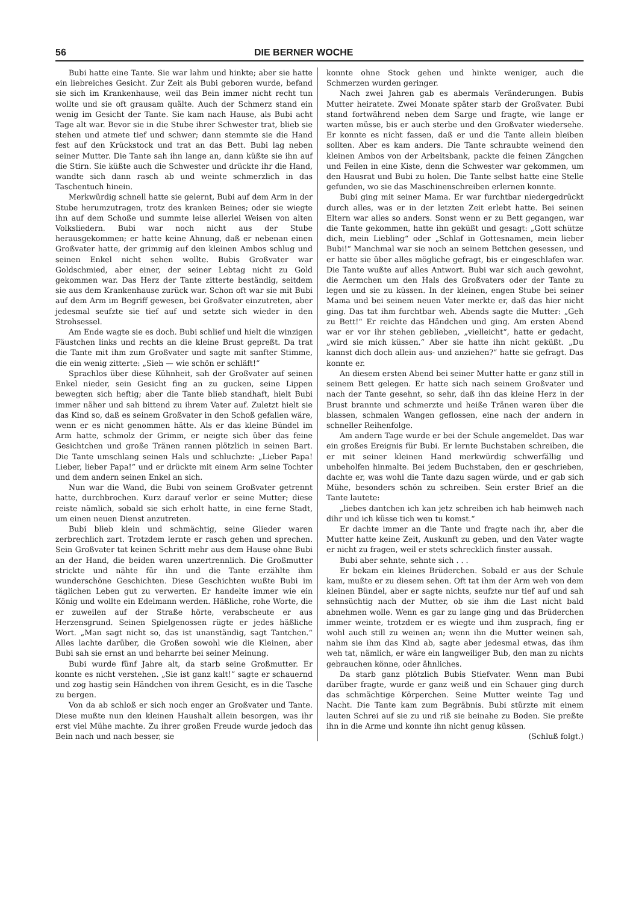56 DIE BERNER WOCHE
Bubi hatte eine Tante. Sie war lahm und hinkte; aber sie hatte ein liebreiches Gesicht. Zur Zeit als Bubi geboren wurde, befand sie sich im Krankenhause, weil das Bein immer nicht recht tun wollte und sie oft grausam quälte. Auch der Schmerz stand ein wenig im Gesicht der Tante. Sie kam nach Hause, als Bubi acht Tage alt war. Bevor sie in die Stube ihrer Schwester trat, blieb sie stehen und atmete tief und schwer; dann stemmte sie die Hand fest auf den Krückstock und trat an das Bett. Bubi lag neben seiner Mutter. Die Tante sah ihn lange an, dann küßte sie ihn auf die Stirn. Sie küßte auch die Schwester und drückte ihr die Hand, wandte sich dann rasch ab und weinte schmerzlich in das Taschentuch hinein.
Merkwürdig schnell hatte sie gelernt, Bubi auf dem Arm in der Stube herumzutragen, trotz des kranken Beines; oder sie wiegte ihn auf dem Schoße und summte leise allerlei Weisen von alten Volksliedern. Bubi war noch nicht aus der Stube herausgekommen; er hatte keine Ahnung, daß er nebenan einen Großvater hatte, der grimmig auf den kleinen Ambos schlug und seinen Enkel nicht sehen wollte. Bubis Großvater war Goldschmied, aber einer, der seiner Lebtag nicht zu Gold gekommen war. Das Herz der Tante zitterte beständig, seitdem sie aus dem Krankenhause zurück war. Schon oft war sie mit Bubi auf dem Arm im Begriff gewesen, bei Großvater einzutreten, aber jedesmal seufzte sie tief auf und setzte sich wieder in den Strohsessel.
Am Ende wagte sie es doch. Bubi schlief und hielt die winzigen Fäustchen links und rechts an die kleine Brust gepreßt. Da trat die Tante mit ihm zum Großvater und sagte mit sanfter Stimme, die ein wenig zitterte: „Sieh — wie schön er schläft!“
Sprachlos über diese Kühnheit, sah der Großvater auf seinen Enkel nieder, sein Gesicht fing an zu gucken, seine Lippen bewegten sich heftig; aber die Tante blieb standhaft, hielt Bubi immer näher und sah bittend zu ihrem Vater auf. Zuletzt hielt sie das Kind so, daß es seinem Großvater in den Schoß gefallen wäre, wenn er es nicht genommen hätte. Als er das kleine Bündel im Arm hatte, schmolz der Grimm, er neigte sich über das feine Gesichtchen und große Tränen rannen plötzlich in seinen Bart. Die Tante umschlang seinen Hals und schluchzte: „Lieber Papa! Lieber, lieber Papa!“ und er drückte mit einem Arm seine Tochter und dem andern seinen Enkel an sich.
Nun war die Wand, die Bubi von seinem Großvater getrennt hatte, durchbrochen. Kurz darauf verlor er seine Mutter; diese reiste nämlich, sobald sie sich erholt hatte, in eine ferne Stadt, um einen neuen Dienst anzutreten.
Bubi blieb klein und schmächtig, seine Glieder waren zerbrechlich zart. Trotzdem lernte er rasch gehen und sprechen. Sein Großvater tat keinen Schritt mehr aus dem Hause ohne Bubi an der Hand, die beiden waren unzertrennlich. Die Großmutter strickte und nähte für ihn und die Tante erzählte ihm wunderschöne Geschichten. Diese Geschichten wußte Bubi im täglichen Leben gut zu verwerten. Er handelte immer wie ein König und wollte ein Edelmann werden. Häßliche, rohe Worte, die er zuweilen auf der Straße hörte, verabscheute er aus Herzensgrund. Seinen Spielgenossen rügte er jedes häßliche Wort. „Man sagt nicht so, das ist unanständig, sagt Tantchen.“ Alles lachte darüber, die Großen sowohl wie die Kleinen, aber Bubi sah sie ernst an und beharrte bei seiner Meinung.
Bubi wurde fünf Jahre alt, da starb seine Großmutter. Er konnte es nicht verstehen. „Sie ist ganz kalt!“ sagte er schauernd und zog hastig sein Händchen von ihrem Gesicht, es in die Tasche zu bergen.
Von da ab schloß er sich noch enger an Großvater und Tante. Diese mußte nun den kleinen Haushalt allein besorgen, was ihr erst viel Mühe machte. Zu ihrer großen Freude wurde jedoch das Bein nach und nach besser, sie
konnte ohne Stock gehen und hinkte weniger, auch die Schmerzen wurden geringer.
Nach zwei Jahren gab es abermals Veränderungen. Bubis Mutter heiratete. Zwei Monate später starb der Großvater. Bubi stand fortwährend neben dem Sarge und fragte, wie lange er warten müsse, bis er auch sterbe und den Großvater wiedersehe. Er konnte es nicht fassen, daß er und die Tante allein bleiben sollten. Aber es kam anders. Die Tante schraubte weinend den kleinen Ambos von der Arbeitsbank, packte die feinen Zängchen und Feilen in eine Kiste, denn die Schwester war gekommen, um den Hausrat und Bubi zu holen. Die Tante selbst hatte eine Stelle gefunden, wo sie das Maschinenschreiben erlernen konnte.
Bubi ging mit seiner Mama. Er war furchtbar niedergedrückt durch alles, was er in der letzten Zeit erlebt hatte. Bei seinen Eltern war alles so anders. Sonst wenn er zu Bett gegangen, war die Tante gekommen, hatte ihn geküßt und gesagt: „Gott schütze dich, mein Liebling“ oder „Schlaf in Gottesnamen, mein lieber Bubi!“ Manchmal war sie noch an seinem Bettchen gesessen, und er hatte sie über alles mögliche gefragt, bis er eingeschlafen war. Die Tante wußte auf alles Antwort. Bubi war sich auch gewohnt, die Aermchen um den Hals des Großvaters oder der Tante zu legen und sie zu küssen. In der kleinen, engen Stube bei seiner Mama und bei seinem neuen Vater merkte er, daß das hier nicht ging. Das tat ihm furchtbar weh. Abends sagte die Mutter: „Geh zu Bett!“ Er reichte das Händchen und ging. Am ersten Abend war er vor ihr stehen geblieben, „vielleicht“, hatte er gedacht, „wird sie mich küssen.“ Aber sie hatte ihn nicht geküßt. „Du kannst dich doch allein aus- und anziehen?“ hatte sie gefragt. Das konnte er.
An diesem ersten Abend bei seiner Mutter hatte er ganz still in seinem Bett gelegen. Er hatte sich nach seinem Großvater und nach der Tante gesehnt, so sehr, daß ihn das kleine Herz in der Brust brannte und schmerzte und heiße Tränen waren über die blassen, schmalen Wangen geflossen, eine nach der andern in schneller Reihenfolge.
Am andern Tage wurde er bei der Schule angemeldet. Das war ein großes Ereignis für Bubi. Er lernte Buchstaben schreiben, die er mit seiner kleinen Hand merkwürdig schwerfällig und unbeholfen hinmalte. Bei jedem Buchstaben, den er geschrieben, dachte er, was wohl die Tante dazu sagen würde, und er gab sich Mühe, besonders schön zu schreiben. Sein erster Brief an die Tante lautete:
„liebes dantchen ich kan jetz schreiben ich hab heimweh nach dihr und ich küsse tich wen tu komst.“
Er dachte immer an die Tante und fragte nach ihr, aber die Mutter hatte keine Zeit, Auskunft zu geben, und den Vater wagte er nicht zu fragen, weil er stets schrecklich finster aussah.
Bubi aber sehnte, sehnte sich . . .
Er bekam ein kleines Brüderchen. Sobald er aus der Schule kam, mußte er zu diesem sehen. Oft tat ihm der Arm weh von dem kleinen Bündel, aber er sagte nichts, seufzte nur tief auf und sah sehnsüchtig nach der Mutter, ob sie ihm die Last nicht bald abnehmen wolle. Wenn es gar zu lange ging und das Brüderchen immer weinte, trotzdem er es wiegte und ihm zusprach, fing er wohl auch still zu weinen an; wenn ihn die Mutter weinen sah, nahm sie ihm das Kind ab, sagte aber jedesmal etwas, das ihm weh tat, nämlich, er wäre ein langweiliger Bub, den man zu nichts gebrauchen könne, oder ähnliches.
Da starb ganz plötzlich Bubis Stiefvater. Wenn man Bubi darüber fragte, wurde er ganz weiß und ein Schauer ging durch das schmächtige Körperchen. Seine Mutter weinte Tag und Nacht. Die Tante kam zum Begräbnis. Bubi stürzte mit einem lauten Schrei auf sie zu und riß sie beinahe zu Boden. Sie preßte ihn in die Arme und konnte ihn nicht genug küssen. (Schluß folgt.)